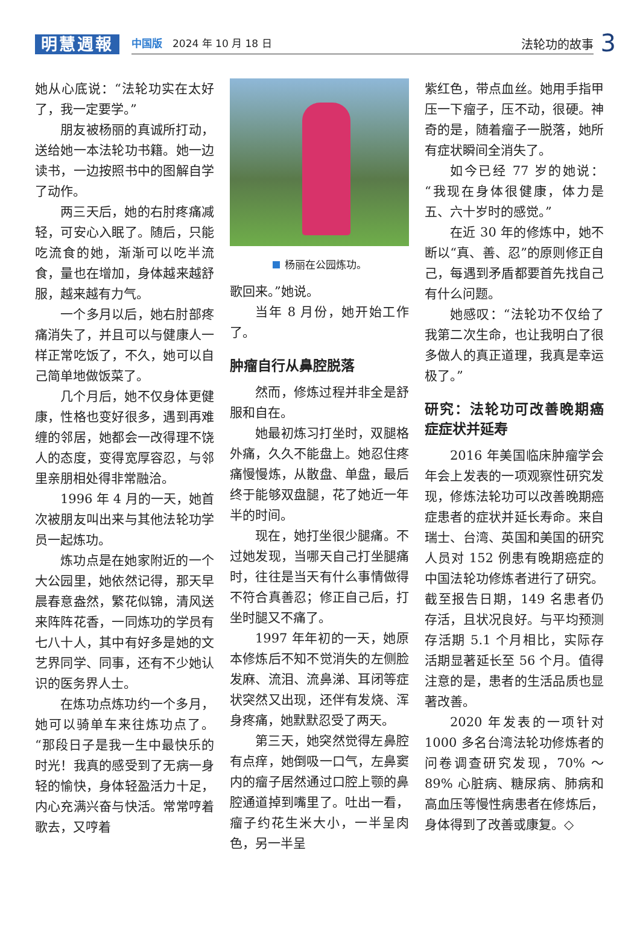明慧週報
中国版　2024 年 10 月 18 日 法轮功的故事
3
她从心底说：“法轮功实在太好了，我一定要学。”
朋友被杨丽的真诚所打动，送给她一本法轮功书籍。她一边读书，一边按照书中的图解自学了动作。
两三天后，她的右肘疼痛减轻，可安心入眠了。随后，只能吃流食的她，渐渐可以吃半流食，量也在增加，身体越来越舒服，越来越有力气。
一个多月以后，她右肘部疼痛消失了，并且可以与健康人一样正常吃饭了，不久，她可以自己简单地做饭菜了。
几个月后，她不仅身体更健康，性格也变好很多，遇到再难缠的邻居，她都会一改得理不饶人的态度，变得宽厚容忍，与邻里亲朋相处得非常融洽。
1996 年 4 月的一天，她首次被朋友叫出来与其他法轮功学员一起炼功。
炼功点是在她家附近的一个大公园里，她依然记得，那天早晨春意盎然，繁花似锦，清风送来阵阵花香，一同炼功的学员有七八十人，其中有好多是她的文艺界同学、同事，还有不少她认识的医务界人士。
在炼功点炼功约一个多月，她可以骑单车来往炼功点了。“那段日子是我一生中最快乐的时光！我真的感受到了无病一身轻的愉快，身体轻盈活力十足，内心充满兴奋与快活。常常哼着歌去，又哼着
杨丽在公园炼功。
歌回来。”她说。
当年 8 月份，她开始工作了。
肿瘤自行从鼻腔脱落
然而，修炼过程并非全是舒服和自在。
她最初炼习打坐时，双腿格外痛，久久不能盘上。她忍住疼痛慢慢炼，从散盘、单盘，最后终于能够双盘腿，花了她近一年半的时间。
现在，她打坐很少腿痛。不过她发现，当哪天自己打坐腿痛时，往往是当天有什么事情做得不符合真善忍；修正自己后，打坐时腿又不痛了。
1997 年年初的一天，她原本修炼后不知不觉消失的左侧脸发麻、流泪、流鼻涕、耳闭等症状突然又出现，还伴有发烧、浑身疼痛，她默默忍受了两天。
第三天，她突然觉得左鼻腔有点痒，她倒吸一口气，左鼻窦内的瘤子居然通过口腔上颚的鼻腔通道掉到嘴里了。吐出一看，瘤子约花生米大小，一半呈肉色，另一半呈
紫红色，带点血丝。她用手指甲压一下瘤子，压不动，很硬。神奇的是，随着瘤子一脱落，她所有症状瞬间全消失了。
如今已经 77 岁的她说：“我现在身体很健康，体力是五、六十岁时的感觉。”
在近 30 年的修炼中，她不断以“真、善、忍”的原则修正自己，每遇到矛盾都要首先找自己有什么问题。
她感叹：“法轮功不仅给了我第二次生命，也让我明白了很多做人的真正道理，我真是幸运极了。”
研究：法轮功可改善晚期癌症症状并延寿
2016 年美国临床肿瘤学会年会上发表的一项观察性研究发现，修炼法轮功可以改善晚期癌症患者的症状并延长寿命。来自瑞士、台湾、英国和美国的研究人员对 152 例患有晚期癌症的中国法轮功修炼者进行了研究。截至报告日期，149 名患者仍存活，且状况良好。与平均预测存活期 5.1 个月相比，实际存活期显著延长至 56 个月。值得注意的是，患者的生活品质也显著改善。
2020 年发表的一项针对 1000 多名台湾法轮功修炼者的问卷调查研究发现，70% ～ 89% 心脏病、糖尿病、肺病和高血压等慢性病患者在修炼后，身体得到了改善或康复。◇